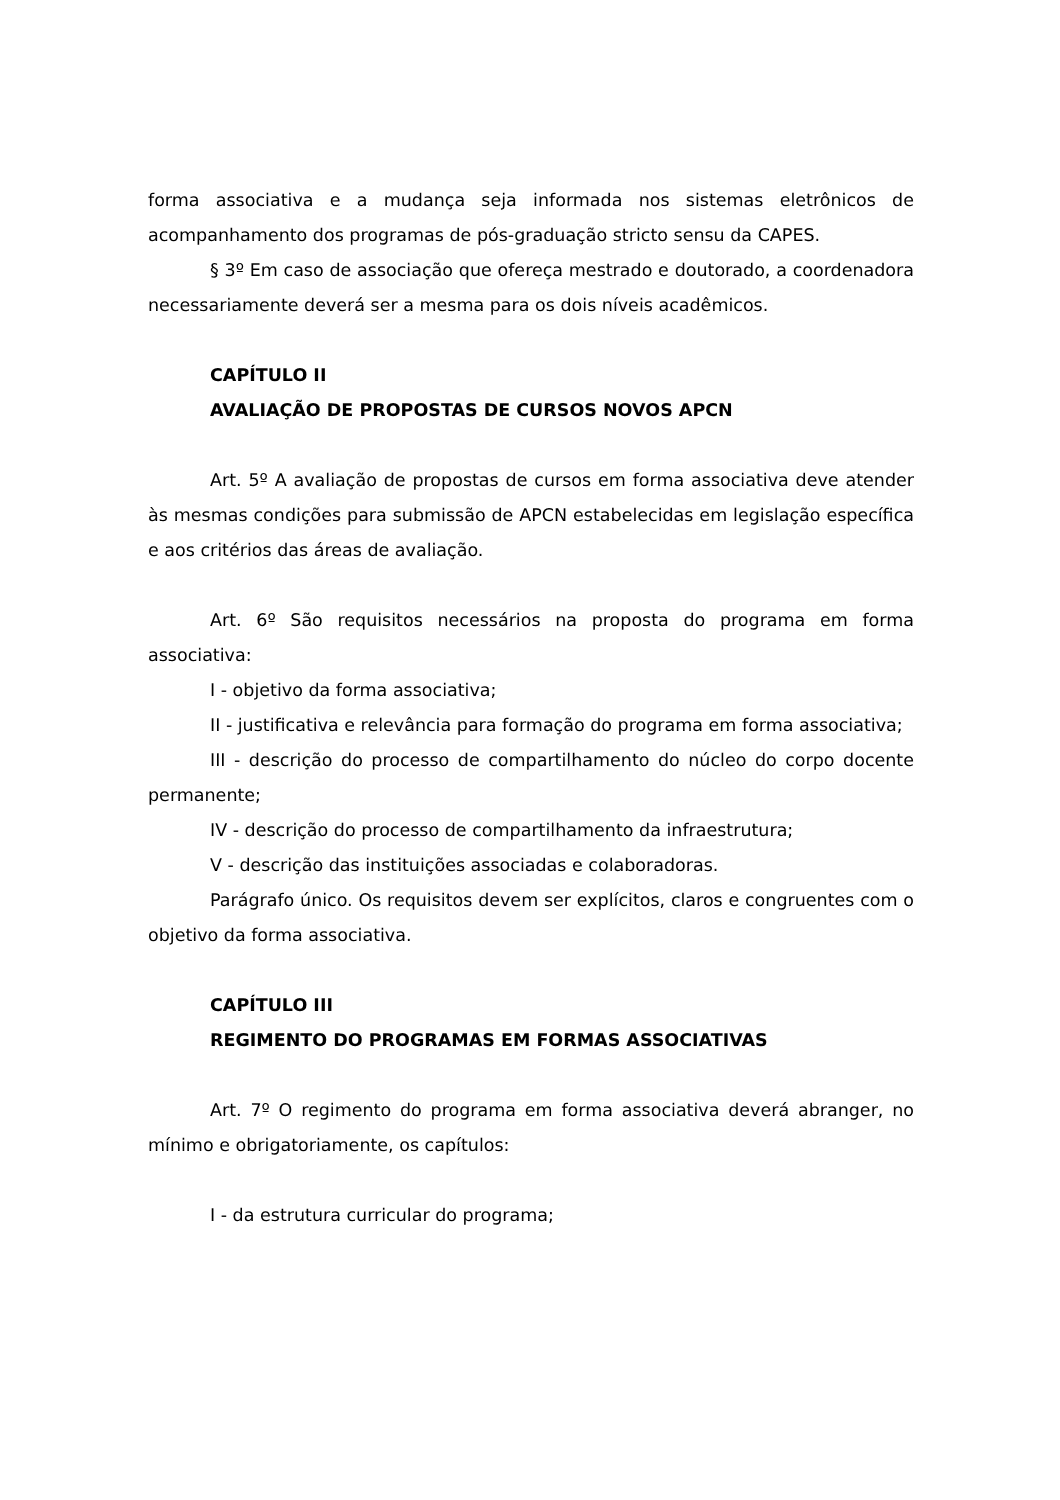forma associativa e a mudança seja informada nos sistemas eletrônicos de acompanhamento dos programas de pós-graduação stricto sensu da CAPES.
§ 3º Em caso de associação que ofereça mestrado e doutorado, a coordenadora necessariamente deverá ser a mesma para os dois níveis acadêmicos.
CAPÍTULO II
AVALIAÇÃO DE PROPOSTAS DE CURSOS NOVOS APCN
Art. 5º A avaliação de propostas de cursos em forma associativa deve atender às mesmas condições para submissão de APCN estabelecidas em legislação específica e aos critérios das áreas de avaliação.
Art. 6º São requisitos necessários na proposta do programa em forma associativa:
I - objetivo da forma associativa;
II - justificativa e relevância para formação do programa em forma associativa;
III - descrição do processo de compartilhamento do núcleo do corpo docente permanente;
IV - descrição do processo de compartilhamento da infraestrutura;
V - descrição das instituições associadas e colaboradoras.
Parágrafo único. Os requisitos devem ser explícitos, claros e congruentes com o objetivo da forma associativa.
CAPÍTULO III
REGIMENTO DO PROGRAMAS EM FORMAS ASSOCIATIVAS
Art. 7º O regimento do programa em forma associativa deverá abranger, no mínimo e obrigatoriamente, os capítulos:
I - da estrutura curricular do programa;